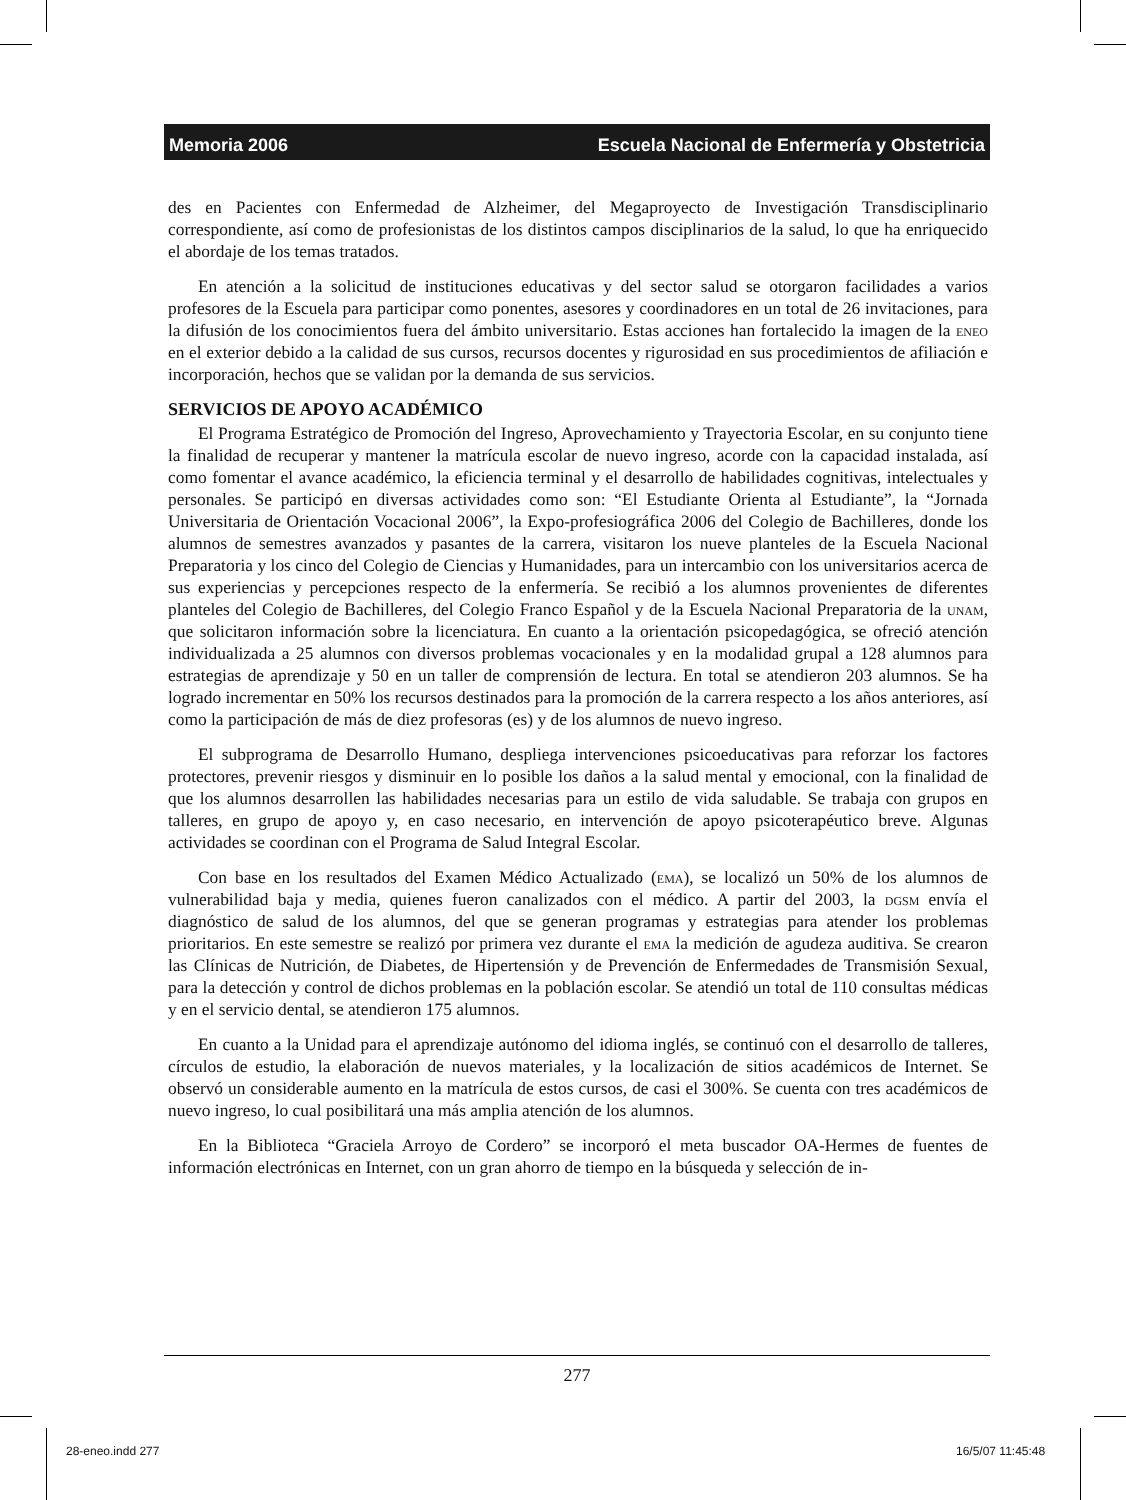Memoria 2006 Escuela Nacional de Enfermería y Obstetricia
des en Pacientes con Enfermedad de Alzheimer, del Megaproyecto de Investigación Transdisciplinario correspondiente, así como de profesionistas de los distintos campos disciplinarios de la salud, lo que ha enriquecido el abordaje de los temas tratados.
En atención a la solicitud de instituciones educativas y del sector salud se otorgaron facilidades a varios profesores de la Escuela para participar como ponentes, asesores y coordinadores en un total de 26 invitaciones, para la difusión de los conocimientos fuera del ámbito universitario. Estas acciones han fortalecido la imagen de la eneo en el exterior debido a la calidad de sus cursos, recursos docentes y rigurosidad en sus procedimientos de afiliación e incorporación, hechos que se validan por la demanda de sus servicios.
SERVICIOS DE APOYO ACADÉMICO
El Programa Estratégico de Promoción del Ingreso, Aprovechamiento y Trayectoria Escolar, en su conjunto tiene la finalidad de recuperar y mantener la matrícula escolar de nuevo ingreso, acorde con la capacidad instalada, así como fomentar el avance académico, la eficiencia terminal y el desarrollo de habilidades cognitivas, intelectuales y personales. Se participó en diversas actividades como son: “El Estudiante Orienta al Estudiante”, la “Jornada Universitaria de Orientación Vocacional 2006”, la Expo-profesiográfica 2006 del Colegio de Bachilleres, donde los alumnos de semestres avanzados y pasantes de la carrera, visitaron los nueve planteles de la Escuela Nacional Preparatoria y los cinco del Colegio de Ciencias y Humanidades, para un intercambio con los universitarios acerca de sus experiencias y percepciones respecto de la enfermería. Se recibió a los alumnos provenientes de diferentes planteles del Colegio de Bachilleres, del Colegio Franco Español y de la Escuela Nacional Preparatoria de la unam, que solicitaron información sobre la licenciatura. En cuanto a la orientación psicopedagógica, se ofreció atención individualizada a 25 alumnos con diversos problemas vocacionales y en la modalidad grupal a 128 alumnos para estrategias de aprendizaje y 50 en un taller de comprensión de lectura. En total se atendieron 203 alumnos. Se ha logrado incrementar en 50% los recursos destinados para la promoción de la carrera respecto a los años anteriores, así como la participación de más de diez profesoras (es) y de los alumnos de nuevo ingreso.
El subprograma de Desarrollo Humano, despliega intervenciones psicoeducativas para reforzar los factores protectores, prevenir riesgos y disminuir en lo posible los daños a la salud mental y emocional, con la finalidad de que los alumnos desarrollen las habilidades necesarias para un estilo de vida saludable. Se trabaja con grupos en talleres, en grupo de apoyo y, en caso necesario, en intervención de apoyo psicoterapéutico breve. Algunas actividades se coordinan con el Programa de Salud Integral Escolar.
Con base en los resultados del Examen Médico Actualizado (ema), se localizó un 50% de los alumnos de vulnerabilidad baja y media, quienes fueron canalizados con el médico. A partir del 2003, la dgsm envía el diagnóstico de salud de los alumnos, del que se generan programas y estrategias para atender los problemas prioritarios. En este semestre se realizó por primera vez durante el ema la medición de agudeza auditiva. Se crearon las Clínicas de Nutrición, de Diabetes, de Hipertensión y de Prevención de Enfermedades de Transmisión Sexual, para la detección y control de dichos problemas en la población escolar. Se atendió un total de 110 consultas médicas y en el servicio dental, se atendieron 175 alumnos.
En cuanto a la Unidad para el aprendizaje autónomo del idioma inglés, se continuó con el desarrollo de talleres, círculos de estudio, la elaboración de nuevos materiales, y la localización de sitios académicos de Internet. Se observó un considerable aumento en la matrícula de estos cursos, de casi el 300%. Se cuenta con tres académicos de nuevo ingreso, lo cual posibilitará una más amplia atención de los alumnos.
En la Biblioteca “Graciela Arroyo de Cordero” se incorporó el meta buscador OA-Hermes de fuentes de información electrónicas en Internet, con un gran ahorro de tiempo en la búsqueda y selección de in-
277
28-eneo.indd 277 16/5/07 11:45:48